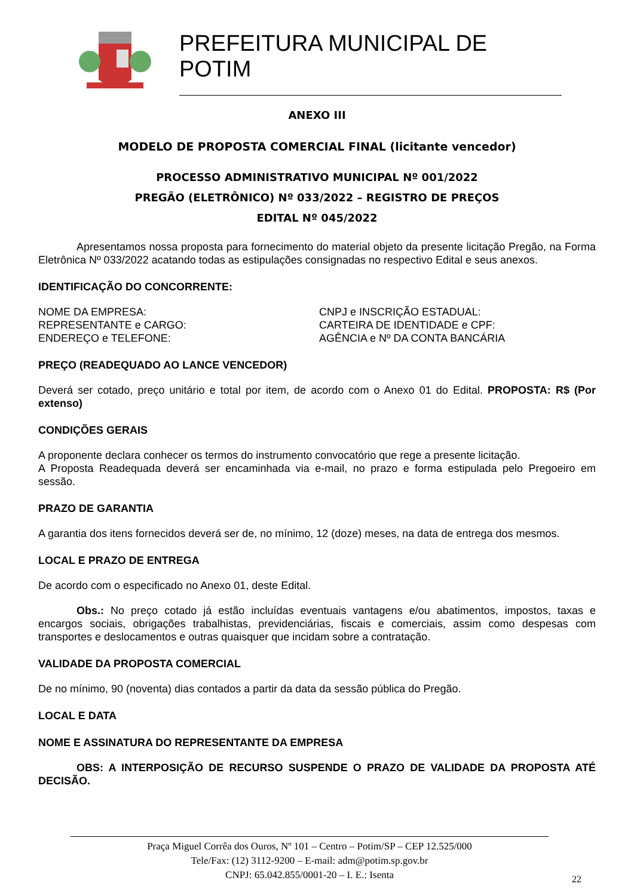PREFEITURA MUNICIPAL DE POTIM
ANEXO III
MODELO DE PROPOSTA COMERCIAL FINAL (licitante vencedor)
PROCESSO ADMINISTRATIVO MUNICIPAL Nº 001/2022
PREGÃO (ELETRÔNICO) Nº 033/2022 – REGISTRO DE PREÇOS
EDITAL Nº 045/2022
Apresentamos nossa proposta para fornecimento do material objeto da presente licitação Pregão, na Forma Eletrônica Nº 033/2022 acatando todas as estipulações consignadas no respectivo Edital e seus anexos.
IDENTIFICAÇÃO DO CONCORRENTE:
NOME DA EMPRESA: CNPJ e INSCRIÇÃO ESTADUAL:
REPRESENTANTE e CARGO: CARTEIRA DE IDENTIDADE e CPF:
ENDEREÇO e TELEFONE: AGÊNCIA e Nº DA CONTA BANCÁRIA
PREÇO (READEQUADO AO LANCE VENCEDOR)
Deverá ser cotado, preço unitário e total por item, de acordo com o Anexo 01 do Edital. PROPOSTA: R$ (Por extenso)
CONDIÇÕES GERAIS
A proponente declara conhecer os termos do instrumento convocatório que rege a presente licitação.
A Proposta Readequada deverá ser encaminhada via e-mail, no prazo e forma estipulada pelo Pregoeiro em sessão.
PRAZO DE GARANTIA
A garantia dos itens fornecidos deverá ser de, no mínimo, 12 (doze) meses, na data de entrega dos mesmos.
LOCAL E PRAZO DE ENTREGA
De acordo com o especificado no Anexo 01, deste Edital.
Obs.: No preço cotado já estão incluídas eventuais vantagens e/ou abatimentos, impostos, taxas e encargos sociais, obrigações trabalhistas, previdenciárias, fiscais e comerciais, assim como despesas com transportes e deslocamentos e outras quaisquer que incidam sobre a contratação.
VALIDADE DA PROPOSTA COMERCIAL
De no mínimo, 90 (noventa) dias contados a partir da data da sessão pública do Pregão.
LOCAL E DATA
NOME E ASSINATURA DO REPRESENTANTE DA EMPRESA
OBS: A INTERPOSIÇÃO DE RECURSO SUSPENDE O PRAZO DE VALIDADE DA PROPOSTA ATÉ DECISÃO.
Praça Miguel Corrêa dos Ouros, Nº 101 – Centro – Potim/SP – CEP 12.525/000
Tele/Fax: (12) 3112-9200 – E-mail: adm@potim.sp.gov.br
CNPJ: 65.042.855/0001-20 – I. E.: Isenta
22